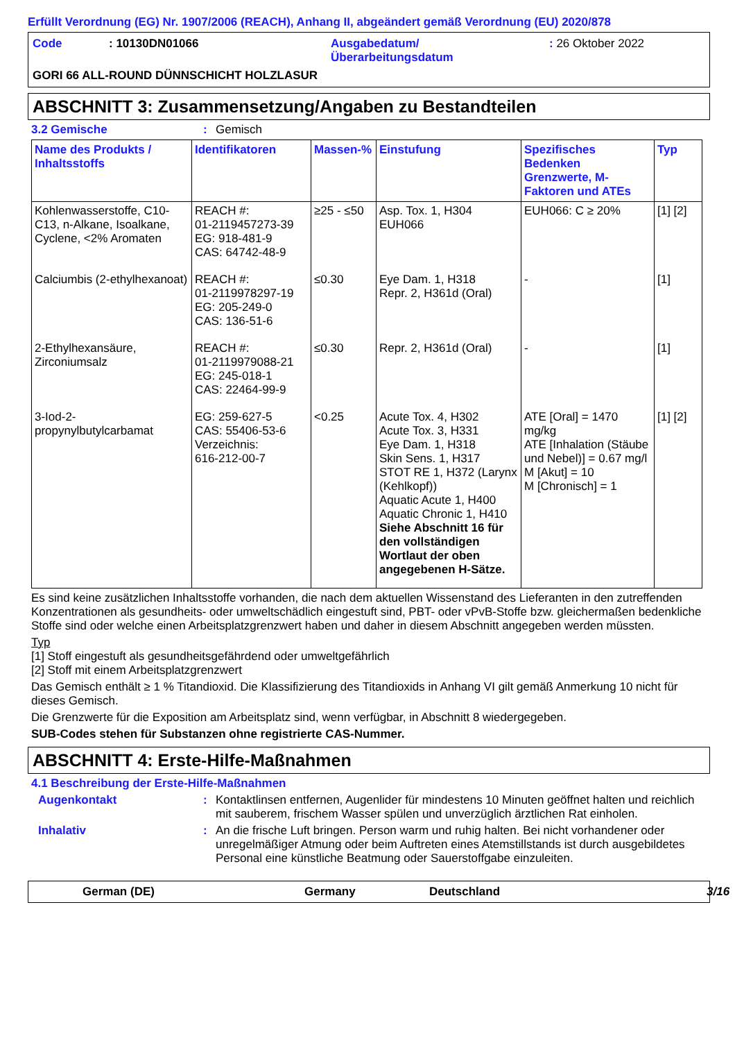Erfüllt Verordnung (EG) Nr. 1907/2006 (REACH), Anhang II, abgeändert gemäß Verordnung (EU) 2020/878
Code
: 10130DN01066
Ausgabedatum/
Überarbeitungsdatum
: 26 Oktober 2022
GORI 66 ALL-ROUND DÜNNSCHICHT HOLZLASUR
ABSCHNITT 3: Zusammensetzung/Angaben zu Bestandteilen
3.2 Gemische: Gemisch
| Name des Produkts / Inhaltsstoffs | Identifikatoren | Massen-% | Einstufung | Spezifisches Bedenken Grenzwerte, M-Faktoren und ATEs | Typ |
| --- | --- | --- | --- | --- | --- |
| Kohlenwasserstoffe, C10-C13, n-Alkane, Isoalkane, Cyclene, <2% Aromaten | REACH #: 01-2119457273-39 EG: 918-481-9 CAS: 64742-48-9 | ≥25 - ≤50 | Asp. Tox. 1, H304 EUH066 | EUH066: C ≥ 20% | [1] [2] |
| Calciumbis (2-ethylhexanoat) | REACH #: 01-2119978297-19 EG: 205-249-0 CAS: 136-51-6 | ≤0.30 | Eye Dam. 1, H318 Repr. 2, H361d (Oral) | - | [1] |
| 2-Ethylhexansäure, Zirconiumsalz | REACH #: 01-2119979088-21 EG: 245-018-1 CAS: 22464-99-9 | ≤0.30 | Repr. 2, H361d (Oral) | - | [1] |
| 3-Iod-2-propynylbutylcarbamat | EG: 259-627-5 CAS: 55406-53-6 Verzeichnis: 616-212-00-7 | <0.25 | Acute Tox. 4, H302 Acute Tox. 3, H331 Eye Dam. 1, H318 Skin Sens. 1, H317 STOT RE 1, H372 (Larynx (Kehlkopf)) Aquatic Acute 1, H400 Aquatic Chronic 1, H410 Siehe Abschnitt 16 für den vollständigen Wortlaut der oben angegebenen H-Sätze. | ATE [Oral] = 1470 mg/kg ATE [Inhalation (Stäube und Nebel)] = 0.67 mg/l M [Akut] = 10 M [Chronisch] = 1 | [1] [2] |
Es sind keine zusätzlichen Inhaltsstoffe vorhanden, die nach dem aktuellen Wissenstand des Lieferanten in den zutreffenden Konzentrationen als gesundheits- oder umweltschädlich eingestuft sind, PBT- oder vPvB-Stoffe bzw. gleichermaßen bedenkliche Stoffe sind oder welche einen Arbeitsplatzgrenzwert haben und daher in diesem Abschnitt angegeben werden müssten.
Typ
[1] Stoff eingestuft als gesundheitsgefährdend oder umweltgefährlich
[2] Stoff mit einem Arbeitsplatzgrenzwert
Das Gemisch enthält ≥ 1 % Titandioxid. Die Klassifizierung des Titandioxids in Anhang VI gilt gemäß Anmerkung 10 nicht für dieses Gemisch.
Die Grenzwerte für die Exposition am Arbeitsplatz sind, wenn verfügbar, in Abschnitt 8 wiedergegeben.
SUB-Codes stehen für Substanzen ohne registrierte CAS-Nummer.
ABSCHNITT 4: Erste-Hilfe-Maßnahmen
4.1 Beschreibung der Erste-Hilfe-Maßnahmen
Augenkontakt: Kontaktlinsen entfernen, Augenlider für mindestens 10 Minuten geöffnet halten und reichlich mit sauberem, frischem Wasser spülen und unverzüglich ärztlichen Rat einholen.
Inhalativ: An die frische Luft bringen. Person warm und ruhig halten. Bei nicht vorhandener oder unregelmäßiger Atmung oder beim Auftreten eines Atemstillstands ist durch ausgebildetes Personal eine künstliche Beatmung oder Sauerstoffgabe einzuleiten.
German (DE) Germany Deutschland 3/16